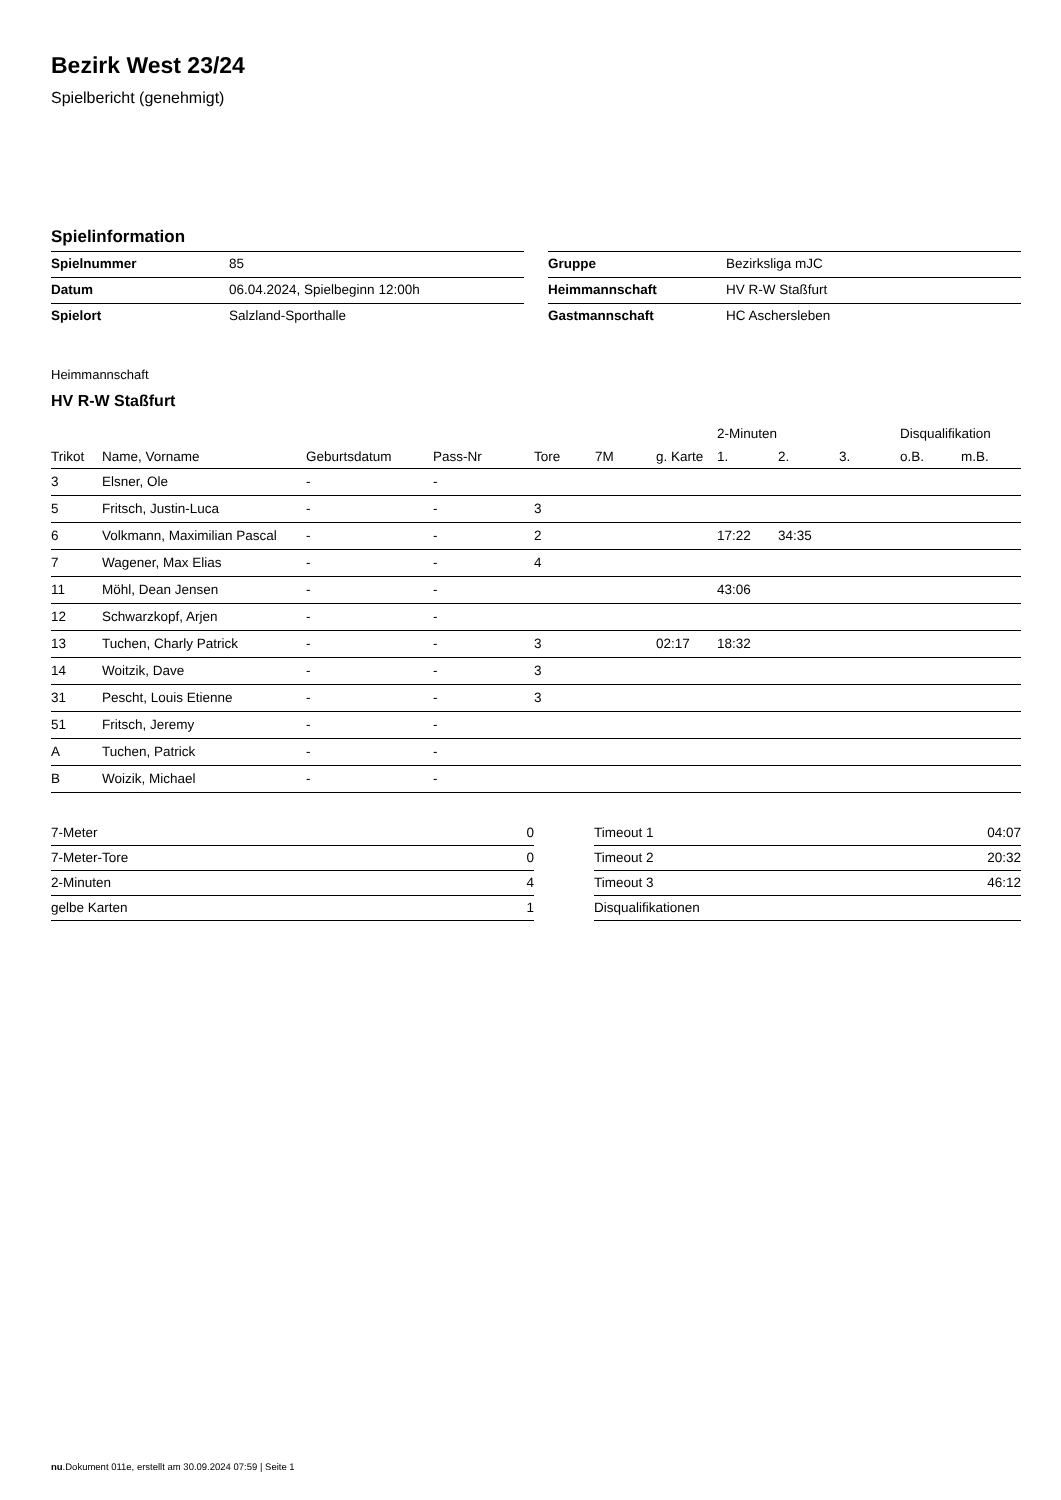Bezirk West 23/24
Spielbericht (genehmigt)
Spielinformation
| Spielnummer | 85 |
| Datum | 06.04.2024, Spielbeginn 12:00h |
| Spielort | Salzland-Sporthalle |
| Gruppe | Bezirksliga mJC |
| Heimmannschaft | HV R-W Staßfurt |
| Gastmannschaft | HC Aschersleben |
Heimmannschaft
HV R-W Staßfurt
| | | | | | | | 2-Minuten | | | Disqualifikation | |
| --- | --- | --- | --- | --- | --- | --- | --- | --- | --- | --- | --- |
| Trikot | Name, Vorname | Geburtsdatum | Pass-Nr | Tore | 7M | g. Karte | 1. | 2. | 3. | o.B. | m.B. |
| 3 | Elsner, Ole | - | - | | | | | | | | |
| 5 | Fritsch, Justin-Luca | - | - | 3 | | | | | | | |
| 6 | Volkmann, Maximilian Pascal | - | - | 2 | | | 17:22 | 34:35 | | | |
| 7 | Wagener, Max Elias | - | - | 4 | | | | | | | |
| 11 | Möhl, Dean Jensen | - | - | | | | 43:06 | | | | |
| 12 | Schwarzkopf, Arjen | - | - | | | | | | | | |
| 13 | Tuchen, Charly Patrick | - | - | 3 | | 02:17 | 18:32 | | | | |
| 14 | Woitzik, Dave | - | - | 3 | | | | | | | |
| 31 | Pescht, Louis Etienne | - | - | 3 | | | | | | | |
| 51 | Fritsch, Jeremy | - | - | | | | | | | | |
| A | Tuchen, Patrick | - | - | | | | | | | | |
| B | Woizik, Michael | - | - | | | | | | | | |
| 7-Meter | 0 |
| 7-Meter-Tore | 0 |
| 2-Minuten | 4 |
| gelbe Karten | 1 |
| Timeout 1 | 04:07 |
| Timeout 2 | 20:32 |
| Timeout 3 | 46:12 |
| Disqualifikationen | |
nu.Dokument 011e, erstellt am 30.09.2024 07:59 | Seite 1